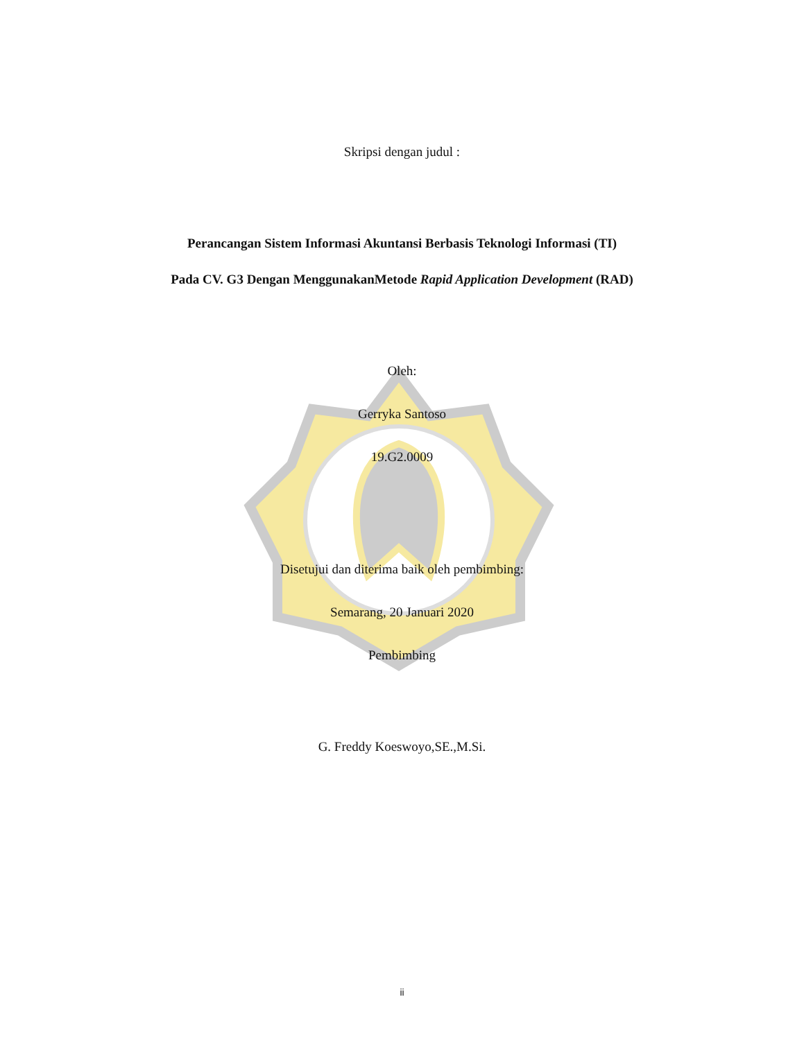Skripsi dengan judul :
Perancangan Sistem Informasi Akuntansi Berbasis Teknologi Informasi (TI)
Pada CV. G3 Dengan MenggunakanMetode Rapid Application Development (RAD)
Oleh:
Gerryka Santoso
19.G2.0009
Disetujui dan diterima baik oleh pembimbing:
Semarang, 20 Januari 2020
Pembimbing
G. Freddy Koeswoyo,SE.,M.Si.
ii